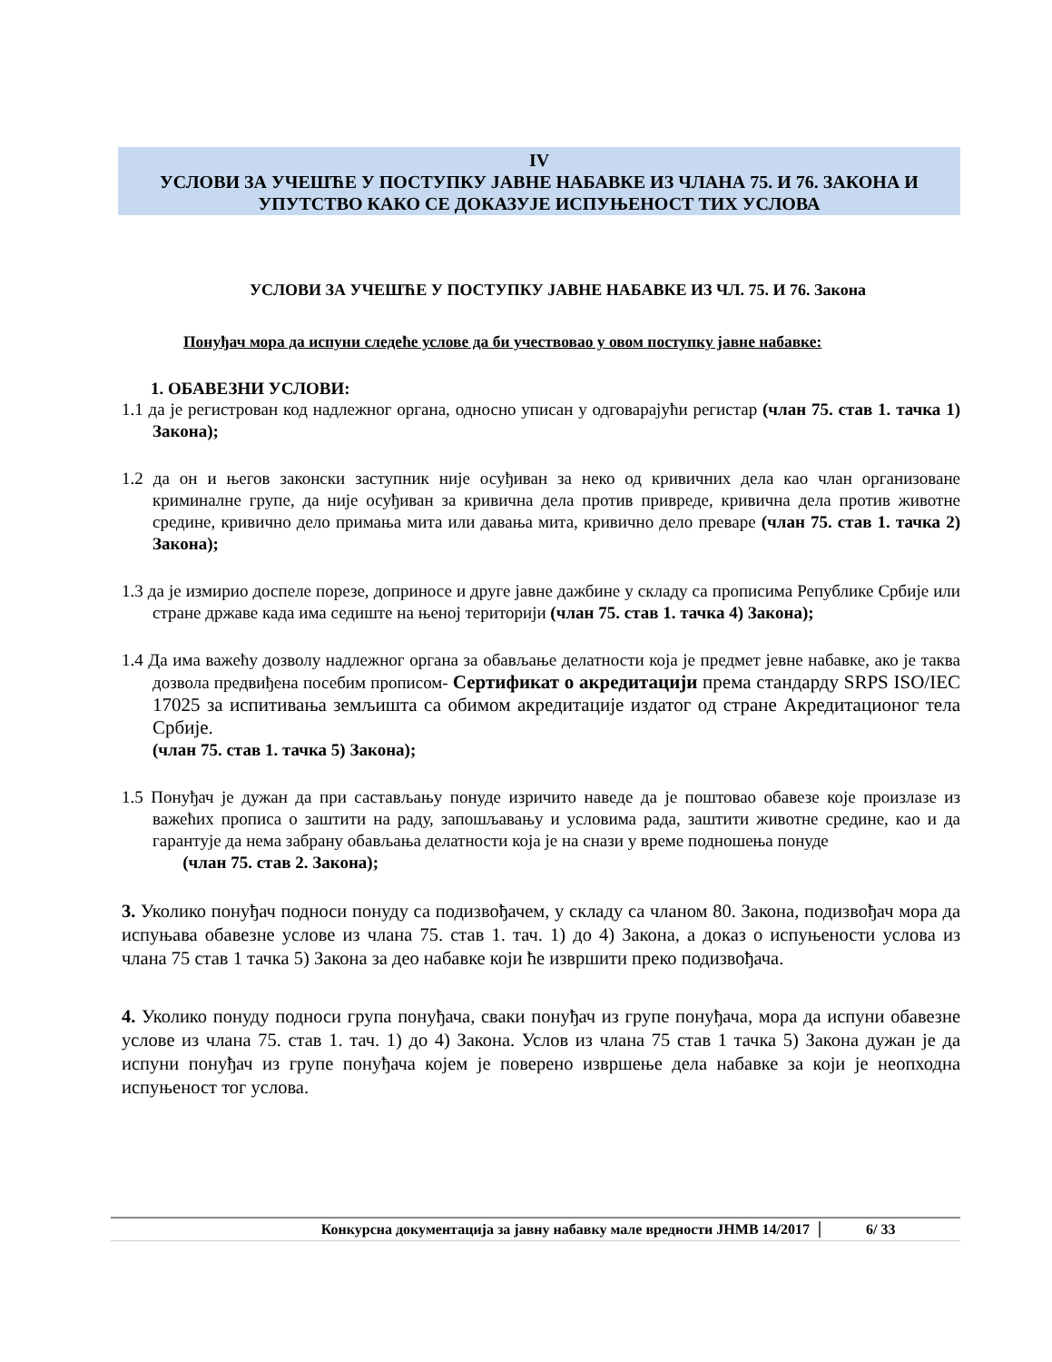IV
УСЛОВИ ЗА УЧЕШЋЕ У ПОСТУПКУ ЈАВНЕ НАБАВКЕ ИЗ ЧЛАНА 75. И 76. ЗАКОНА И
УПУТСТВО КАКО СЕ ДОКАЗУЈЕ ИСПУЊЕНОСТ ТИХ УСЛОВА
УСЛОВИ ЗА УЧЕШЋЕ У ПОСТУПКУ ЈАВНЕ НАБАВКЕ ИЗ ЧЛ. 75. И 76. Закона
Понуђач мора да испуни следеће услове да би учествовао у овом поступку јавне набавке:
1. ОБАВЕЗНИ УСЛОВИ:
1.1 да је регистрован код надлежног органа, односно уписан у одговарајући регистар (члан 75. став 1. тачка 1) Закона);
1.2 да он и његов законски заступник није осуђиван за неко од кривичних дела као члан организоване криминалне групе, да није осуђиван за кривична дела против привреде, кривична дела против животне средине, кривично дело примања мита или давања мита, кривично дело преваре (члан 75. став 1. тачка 2) Закона);
1.3 да је измирио доспеле порезе, доприносе и друге јавне дажбине у складу са прописима Републике Србије или стране државе када има седиште на њеној територији (члан 75. став 1. тачка 4) Закона);
1.4 Да има важећу дозволу надлежног органа за обављање делатности која је предмет јевне набавке, ако је таква дозвола предвиђена посебим прописом- Сертификат о акредитацији према стандарду SRPS ISO/IEC 17025 за испитивања земљишта са обимом акредитације издатог од стране Акредитационог тела Србије.
(члан 75. став 1. тачка 5) Закона);
1.5 Понуђач је дужан да при састављању понуде изричито наведе да је поштовао обавезе које произлазе из важећих прописа о заштити на раду, запошљавању и условима рада, заштити животне средине, као и да гарантује да нема забрану обављања делатности која је на снази у време подношења понуде
(члан 75. став 2. Закона);
3. Уколико понуђач подноси понуду са подизвођачем, у складу са чланом 80. Закона, подизвођач мора да испуњава обавезне услове из члана 75. став 1. тач. 1) до 4) Закона, а доказ о испуњености услова из члана 75 став 1 тачка 5) Закона за део набавке који ће извршити преко подизвођача.
4. Уколико понуду подноси група понуђача, сваки понуђач из групе понуђача, мора да испуни обавезне услове из члана 75. став 1. тач. 1) до 4) Закона. Услов из члана 75 став 1 тачка 5) Закона дужан је да испуни понуђач из групе понуђача којем је поверено извршење дела набавке за који је неопходна испуњеност тог услова.
Конкурсна документација за јавну набавку мале вредности ЈНМВ 14/2017 6/ 33